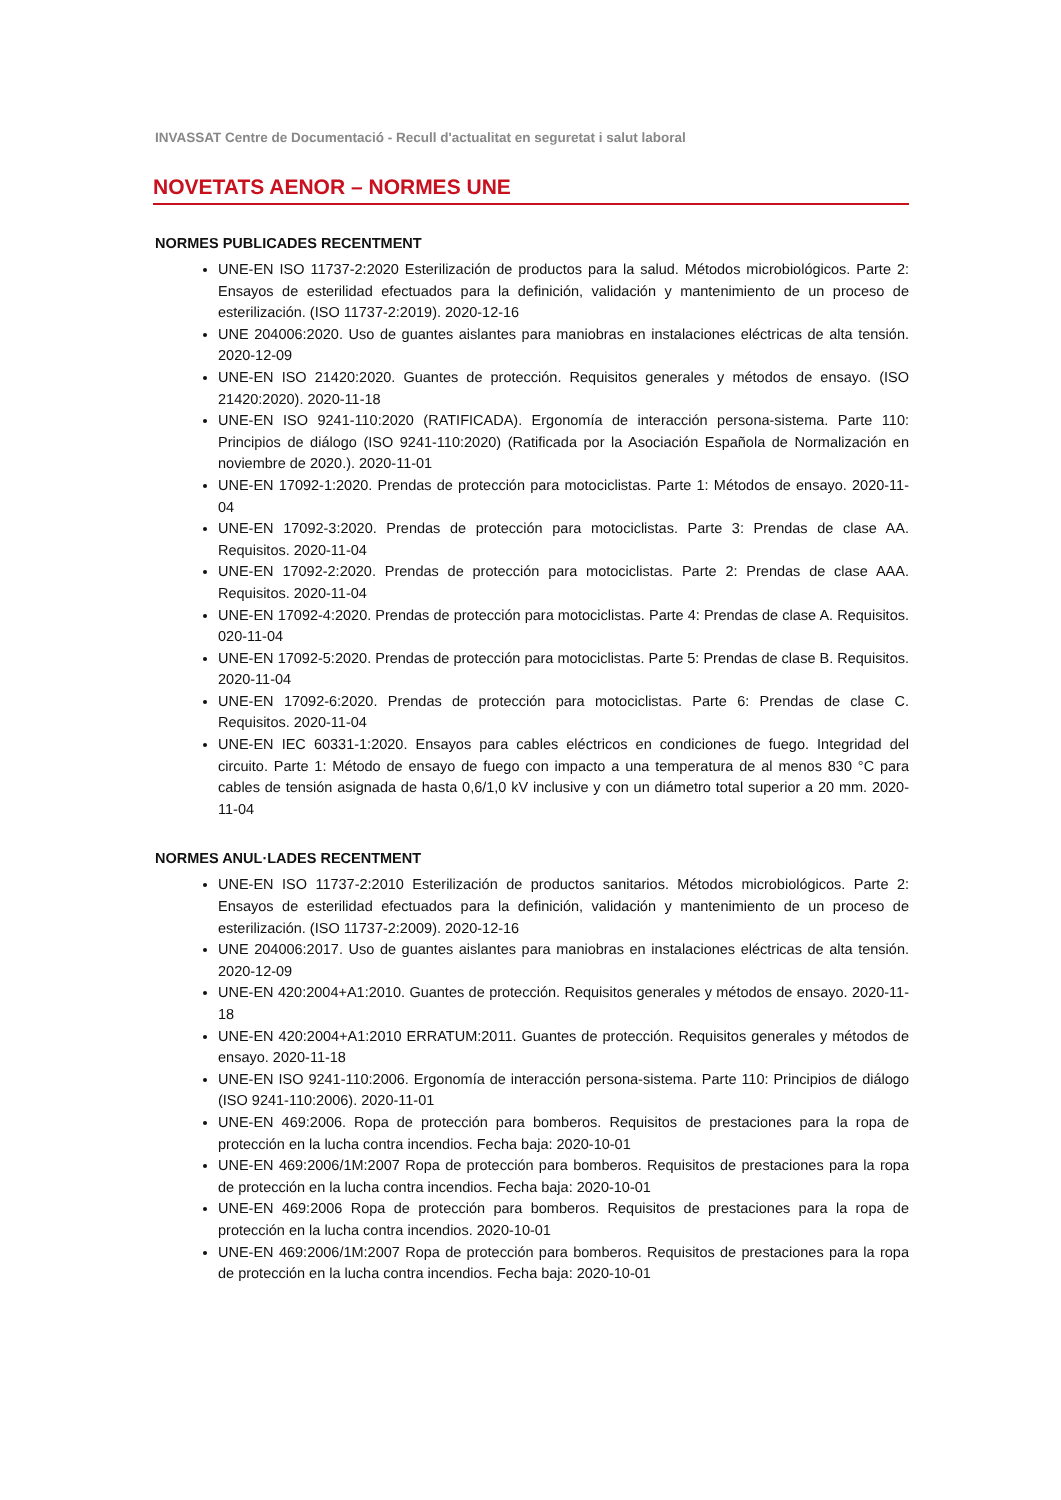INVASSAT Centre de Documentació - Recull d'actualitat en seguretat i salut laboral
NOVETATS AENOR – NORMES UNE
NORMES PUBLICADES RECENTMENT
UNE-EN ISO 11737-2:2020 Esterilización de productos para la salud. Métodos microbiológicos. Parte 2: Ensayos de esterilidad efectuados para la definición, validación y mantenimiento de un proceso de esterilización. (ISO 11737-2:2019). 2020-12-16
UNE 204006:2020. Uso de guantes aislantes para maniobras en instalaciones eléctricas de alta tensión. 2020-12-09
UNE-EN ISO 21420:2020. Guantes de protección. Requisitos generales y métodos de ensayo. (ISO 21420:2020). 2020-11-18
UNE-EN ISO 9241-110:2020 (RATIFICADA). Ergonomía de interacción persona-sistema. Parte 110: Principios de diálogo (ISO 9241-110:2020) (Ratificada por la Asociación Española de Normalización en noviembre de 2020.). 2020-11-01
UNE-EN 17092-1:2020. Prendas de protección para motociclistas. Parte 1: Métodos de ensayo. 2020-11-04
UNE-EN 17092-3:2020. Prendas de protección para motociclistas. Parte 3: Prendas de clase AA. Requisitos. 2020-11-04
UNE-EN 17092-2:2020. Prendas de protección para motociclistas. Parte 2: Prendas de clase AAA. Requisitos. 2020-11-04
UNE-EN 17092-4:2020. Prendas de protección para motociclistas. Parte 4: Prendas de clase A. Requisitos. 020-11-04
UNE-EN 17092-5:2020. Prendas de protección para motociclistas. Parte 5: Prendas de clase B. Requisitos. 2020-11-04
UNE-EN 17092-6:2020. Prendas de protección para motociclistas. Parte 6: Prendas de clase C. Requisitos. 2020-11-04
UNE-EN IEC 60331-1:2020. Ensayos para cables eléctricos en condiciones de fuego. Integridad del circuito. Parte 1: Método de ensayo de fuego con impacto a una temperatura de al menos 830 °C para cables de tensión asignada de hasta 0,6/1,0 kV inclusive y con un diámetro total superior a 20 mm. 2020-11-04
NORMES ANUL·LADES RECENTMENT
UNE-EN ISO 11737-2:2010 Esterilización de productos sanitarios. Métodos microbiológicos. Parte 2: Ensayos de esterilidad efectuados para la definición, validación y mantenimiento de un proceso de esterilización. (ISO 11737-2:2009). 2020-12-16
UNE 204006:2017. Uso de guantes aislantes para maniobras en instalaciones eléctricas de alta tensión. 2020-12-09
UNE-EN 420:2004+A1:2010. Guantes de protección. Requisitos generales y métodos de ensayo. 2020-11-18
UNE-EN 420:2004+A1:2010 ERRATUM:2011. Guantes de protección. Requisitos generales y métodos de ensayo. 2020-11-18
UNE-EN ISO 9241-110:2006. Ergonomía de interacción persona-sistema. Parte 110: Principios de diálogo (ISO 9241-110:2006). 2020-11-01
UNE-EN 469:2006. Ropa de protección para bomberos. Requisitos de prestaciones para la ropa de protección en la lucha contra incendios. Fecha baja: 2020-10-01
UNE-EN 469:2006/1M:2007 Ropa de protección para bomberos. Requisitos de prestaciones para la ropa de protección en la lucha contra incendios. Fecha baja: 2020-10-01
UNE-EN 469:2006 Ropa de protección para bomberos. Requisitos de prestaciones para la ropa de protección en la lucha contra incendios. 2020-10-01
UNE-EN 469:2006/1M:2007 Ropa de protección para bomberos. Requisitos de prestaciones para la ropa de protección en la lucha contra incendios. Fecha baja: 2020-10-01